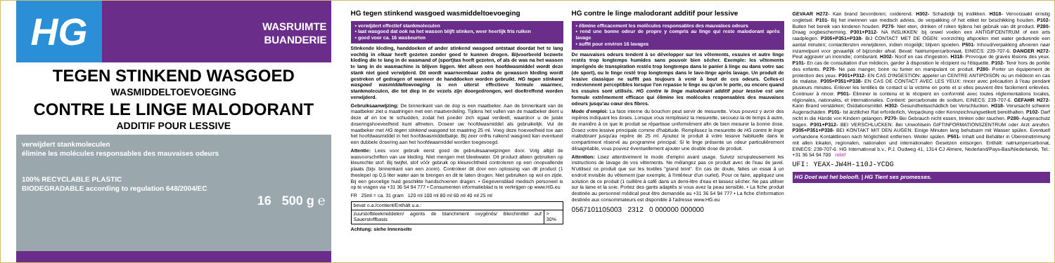HG
WASRUIMTE
BUANDERIE
TEGEN STINKEND WASGOED
WASMIDDELTOEVOEGING
CONTRE LE LINGE MALODORANT
ADDITIF POUR LESSIVE
verwijdert stankmoleculen
élimine les molécules responsables des mauvaises odeurs
100% RECYCLABLE PLASTIC
BIODEGRADABLE according to regulation 648/2004/EC
16 500 g ℮
HG tegen stinkend wasgoed wasmiddeltoevoeging
• verwijdert effectief stankmoleculen
• laat wasgoed dat ook na het wassen blijft stinken, weer heerlijk fris ruiken
• goed voor ca. 16 wasbeurten
Stinkende kleding, handdoeken of ander stinkend wasgoed ontstaat doordat het te lang vochtig in elkaar heeft gezeten zonder goed te kunnen drogen. Bijvoorbeeld bezwete kleding die te lang in de wasmand of (sport)tas heeft gezeten, of als de was na het wassen te lang in de wasmachine is blijven liggen. Met alleen een hoofdwasmiddel wordt deze stank niet goed verwijderd. Dit wordt waarneembaar zodra de gewassen kleding wordt gestreken of gedragen of wanneer de handdoeken worden gebruikt. HG tegen stinkend wasgoed wasmiddeltoevoeging is een uiterst effectieve formule waarmee, stankmoleculen, die tot diep in de vezels zijn doorgedrongen, wel doeltreffend worden verwijderd.
Gebruiksaanwijzing: De binnenkant van de dop is een maatbeker. Aan de binnenkant van de maatbeker ziet u maatringen met een maatverdeling. Tijdens het vullen van de maatbeker dient u deze af en toe te schudden, zodat het poeder zich egaal verdeelt, waardoor u de juiste doseringshoeveelheid kunt afmeten. Doseer uw hoofdwasmiddel als gebruikelijk. Vul de maatbeker met HG tegen stinkend wasgoed tot maatring 25 ml. Voeg deze hoeveelheid toe aan het hoofdwasmiddel in het hoofdwasmiddelbakje. Bij zeer onfris ruikend wasgoed kan eventueel een dubbele dosering aan het hoofdwasmiddel worden toegevoegd.
Attentie: Lees voor gebruik eerst goed de gebruiksaanwijzingen door. Volg altijd de wasvoorschriften van uw kleding. Niet mengen met bleekwater. Dit product alleen gebruiken op kleurechte stof. Bij twijfel, stof vóór gebruik op kleurechtheid controleren op een onopvallende plaats (bijv. binnenkant van een zoom). Controleer dit door een oplossing van dit product (1 theelepel op 0,5 liter water aan te brengen en dit te laten drogen. Niet gebruiken op wol en zijde. Bij een gevoelige huid geschikte handschoenen dragen. • Gegevensblad medisch personeel is op te vragen via +31 36 54 94 777 • Consumenten informatieblad is te verkrijgen op www.HG.eu
FR 25ml = ca. 31 gram 120 ml 100 ml 80 ml 60 ml 40 ml 25 ml
| bevat o.a./contient/Enthält u.a.: | |
| zuurstofbleekmiddelen/ agents de blanchiment oxygénés/ Bleichmittel auf Sauerstoffbasis | > 30% |
Achtung: siehe Innenseite
HG contre le linge malodorant additif pour lessive
• élimine efficacement les molécules responsables des mauvaises odeurs
• rend une bonne odeur de propre y compris au linge qui reste malodorant après lavage
• suffit pour environ 16 lavages
De mauvaises odeurs tendent à se développer sur les vêtements, essuies et autre linge restés trop longtemps humides sans pouvoir bien sécher. Exemple: les vêtements imprégnés de transpiration restés trop longtemps dans le panier à linge ou dans votre sac (de sport), ou le linge resté trop longtemps dans le lave-linge après lavage. Un produit de lessive classique ne suffit pas toujours à venir à bout de ces odeurs. Celles-ci redeviennent perceptibles lorsque l'on repasse le linge ou qu'on le porte, ou encore quand les essuies sont utilisés. HG contre le linge malodorant additif pour lessive est une formule extrêmement efficace qui élimine les molécules responsables des mauvaises odeurs jusqu'au cœur des fibres.
Mode d'emploi: La face interne du bouchon peut servir de mesurette. Vous pouvez y avoir des repères indiquant les doses. Lorsque vous remplissez la mesurette, secouez-la de temps à autre, de manière à ce que le produit se répartisse uniformément afin de bien mesurer la bonne dose. Dosez votre lessive principale comme d'habitude. Remplissez la mesurette de HG contre le linge malodorant jusqu'au repère de 25 ml. Ajoutez le produit à votre lessive habituelle dans le compartiment réservé au programme principal. Si le linge présente un odeur particulièrement désagréable, vous pouvez éventuellement ajouter une double dose de produit.
Attention: Lisez attentivement le mode d'emploi avant usage. Suivez scrupuleusement les instructions de lavage de vos vêtements. Ne mélangez pas ce produit avec de l'eau de javel. N'utilisez ce produit que sur les textiles "grand teint". En cas de doute, faites un essai à un endroit invisible du vêtement (par exemple, à l'intérieur d'un ourlet). Pour ce faire, appliquez une solution de ce produit (1 cuillère à café dans un demi-litre d'eau et laissez sécher. Ne pas utiliser sur la laine et la soie. Portez des gants adaptés si vous avez la peau sensible. • La fiche produit destinée au personnel médical peut être demandée au +31 36 54 94 777 • La fiche d'information destinée aux consommateurs est disponible à l'adresse www.HG.eu
0567101105003 2312 0 000000 000000
GEVAAR H272- Kan brand bevorderen; oxiderend. H302- Schadelijk bij inslikken. H318- Veroorzaakt ernstig oogletsel. P101- Bij het inwinnen van medisch advies, de verpakking of het etiket ter beschikking houden. P102- Buiten het bereik van kinderen houden. P270- Niet eten, drinken of roken tijdens het gebruik van dit product. P280- Draag oogbescherming. P301+P312- NA INSLIKKEN: bij onwel voelen een ANTIGIFCENTRUM of een arts raadplegen. P305+P351+P338- BIJ CONTACT MET DE OGEN: voorzichtig afspoelen met water gedurende een aantal minuten; contactlenzen verwijderen, indien mogelijk; blijven spoelen. P501- Inhoud/verpakking afvoeren naar inzamelpunt voor gevaarlijk of bijzonder afval. Bevat: Natriumpercarbonaat, EINECS: 239-707-6. DANGER H272- Peut aggraver un incendie; comburant. H302- Nocif en cas d'ingestion. H318- Provoque de graves lésions des yeux. P101- En cas de consultation d'un médecin, garder à disposition le récipient ou l'étiquette. P102- Tenir hors de portée des enfants. P270- Ne pas manger, boire ou fumer en manipulant ce produit. P280- Porter un équipement de protection des yeux. P301+P312- EN CAS D'INGESTION: appeler un CENTRE ANTIPOISON ou un médecin en cas de malaise. P305+P351+P338- EN CAS DE CONTACT AVEC LES YEUX: rincer avec précaution à l'eau pendant plusieurs minutes. Enlever les lentilles de contact si la victime en porte et si elles peuvent être facilement enlevées. Continuer à rincer. P501- Éliminer le contenu et le récipient en conformité avec toutes réglementations locales, régionales, nationales, et internationales. Contient: percarbonate de sodium, EINECS: 239-707-6. GEFAHR H272- Kann Brand verstärken; Oxidationsmittel. H302- Gesundheitsschädlich bei Verschlucken. H318- Verursacht schwere Augenschäden. P101- Ist ärztlicher Rat erforderlich, Verpackung oder Kennzeichnungsetikett bereithalten. P102- Darf nicht in die Hände von Kindern gelangen. P270- Bei Gebrauch nicht essen, trinken oder rauchen. P280- Augenschutz tragen. P301+P312- BEI VERSCHLUCKEN: Bei Unwohlsein GIFTINFORMATIONSZENTRUM oder Arzt anrufen. P305+P351+P338- BEI KONTAKT MIT DEN AUGEN: Einige Minuten lang behutsam mit Wasser spülen. Eventuell vorhandene Kontaktlinsen nach Möglichkeit entfernen. Weiter spülen. P501- Inhalt und Behälter in Übereinstimmung mit allen lokalen, regionalen, nationalen und internationalen Gesetzen entsorgen. Enthält: natriumpercarbonat, EINECS: 239-707-6. HG International b.v., P.J. Oudweg 41, 1314 CJ Almere, Nederland/Pays-Bas/Niederlande, Tel.: +31 36 54 94 700 reliëf
UFI: YEAX-JW4H-110J-YCDG
HG Doet wat het belooft. | HG Tient ses promesses.